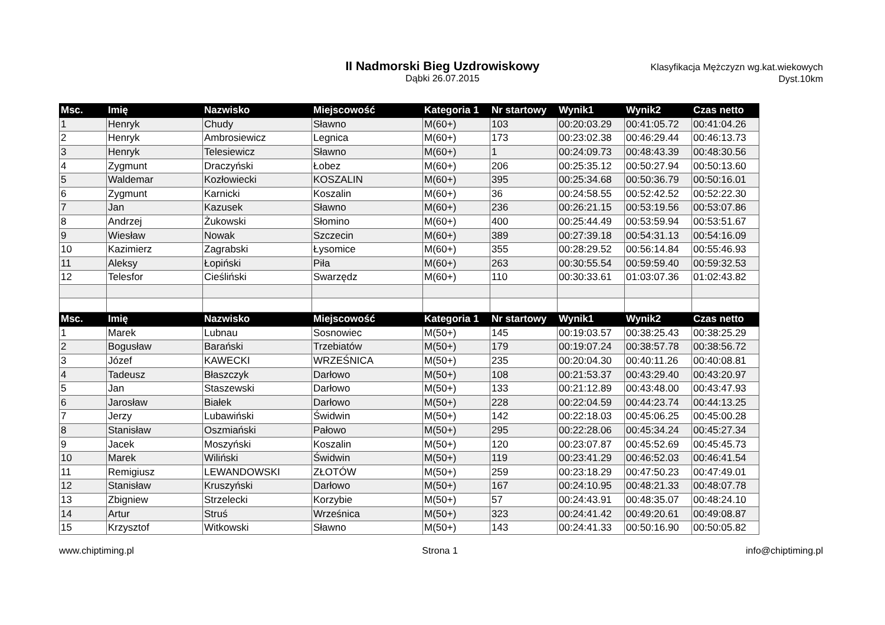II Nadmorski Bieg Uzdrowiskowy
Dąbki 26.07.2015
Klasyfikacja Mężczyzn wg.kat.wiekowych
Dyst.10km
| Msc. | Imię | Nazwisko | Miejscowość | Kategoria 1 | Nr startowy | Wynik1 | Wynik2 | Czas netto |
| --- | --- | --- | --- | --- | --- | --- | --- | --- |
| 1 | Henryk | Chudy | Sławno | M(60+) | 103 | 00:20:03.29 | 00:41:05.72 | 00:41:04.26 |
| 2 | Henryk | Ambrosiewicz | Legnica | M(60+) | 173 | 00:23:02.38 | 00:46:29.44 | 00:46:13.73 |
| 3 | Henryk | Telesiewicz | Sławno | M(60+) | 1 | 00:24:09.73 | 00:48:43.39 | 00:48:30.56 |
| 4 | Zygmunt | Draczyński | Łobez | M(60+) | 206 | 00:25:35.12 | 00:50:27.94 | 00:50:13.60 |
| 5 | Waldemar | Kozłowiecki | KOSZALIN | M(60+) | 395 | 00:25:34.68 | 00:50:36.79 | 00:50:16.01 |
| 6 | Zygmunt | Karnicki | Koszalin | M(60+) | 36 | 00:24:58.55 | 00:52:42.52 | 00:52:22.30 |
| 7 | Jan | Kazusek | Sławno | M(60+) | 236 | 00:26:21.15 | 00:53:19.56 | 00:53:07.86 |
| 8 | Andrzej | Żukowski | Słomino | M(60+) | 400 | 00:25:44.49 | 00:53:59.94 | 00:53:51.67 |
| 9 | Wiesław | Nowak | Szczecin | M(60+) | 389 | 00:27:39.18 | 00:54:31.13 | 00:54:16.09 |
| 10 | Kazimierz | Zagrabski | Łysomice | M(60+) | 355 | 00:28:29.52 | 00:56:14.84 | 00:55:46.93 |
| 11 | Aleksy | Łopiński | Piła | M(60+) | 263 | 00:30:55.54 | 00:59:59.40 | 00:59:32.53 |
| 12 | Telesfor | Cieśliński | Swarzędz | M(60+) | 110 | 00:30:33.61 | 01:03:07.36 | 01:02:43.82 |
| Msc. | Imię | Nazwisko | Miejscowość | Kategoria 1 | Nr startowy | Wynik1 | Wynik2 | Czas netto |
| 1 | Marek | Lubnau | Sosnowiec | M(50+) | 145 | 00:19:03.57 | 00:38:25.43 | 00:38:25.29 |
| 2 | Bogusław | Barański | Trzebiatów | M(50+) | 179 | 00:19:07.24 | 00:38:57.78 | 00:38:56.72 |
| 3 | Józef | KAWECKI | WRZEŚNICA | M(50+) | 235 | 00:20:04.30 | 00:40:11.26 | 00:40:08.81 |
| 4 | Tadeusz | Błaszczyk | Darłowo | M(50+) | 108 | 00:21:53.37 | 00:43:29.40 | 00:43:20.97 |
| 5 | Jan | Staszewski | Darłowo | M(50+) | 133 | 00:21:12.89 | 00:43:48.00 | 00:43:47.93 |
| 6 | Jarosław | Białek | Darłowo | M(50+) | 228 | 00:22:04.59 | 00:44:23.74 | 00:44:13.25 |
| 7 | Jerzy | Lubawiński | Świdwin | M(50+) | 142 | 00:22:18.03 | 00:45:06.25 | 00:45:00.28 |
| 8 | Stanisław | Oszmiański | Pałowo | M(50+) | 295 | 00:22:28.06 | 00:45:34.24 | 00:45:27.34 |
| 9 | Jacek | Moszyński | Koszalin | M(50+) | 120 | 00:23:07.87 | 00:45:52.69 | 00:45:45.73 |
| 10 | Marek | Wiliński | Świdwin | M(50+) | 119 | 00:23:41.29 | 00:46:52.03 | 00:46:41.54 |
| 11 | Remigiusz | LEWANDOWSKI | ZŁOTÓW | M(50+) | 259 | 00:23:18.29 | 00:47:50.23 | 00:47:49.01 |
| 12 | Stanisław | Kruszyński | Darłowo | M(50+) | 167 | 00:24:10.95 | 00:48:21.33 | 00:48:07.78 |
| 13 | Zbigniew | Strzelecki | Korzybie | M(50+) | 57 | 00:24:43.91 | 00:48:35.07 | 00:48:24.10 |
| 14 | Artur | Struś | Wrześnica | M(50+) | 323 | 00:24:41.42 | 00:49:20.61 | 00:49:08.87 |
| 15 | Krzysztof | Witkowski | Sławno | M(50+) | 143 | 00:24:41.33 | 00:50:16.90 | 00:50:05.82 |
www.chiptiming.pl Strona 1 info@chiptiming.pl